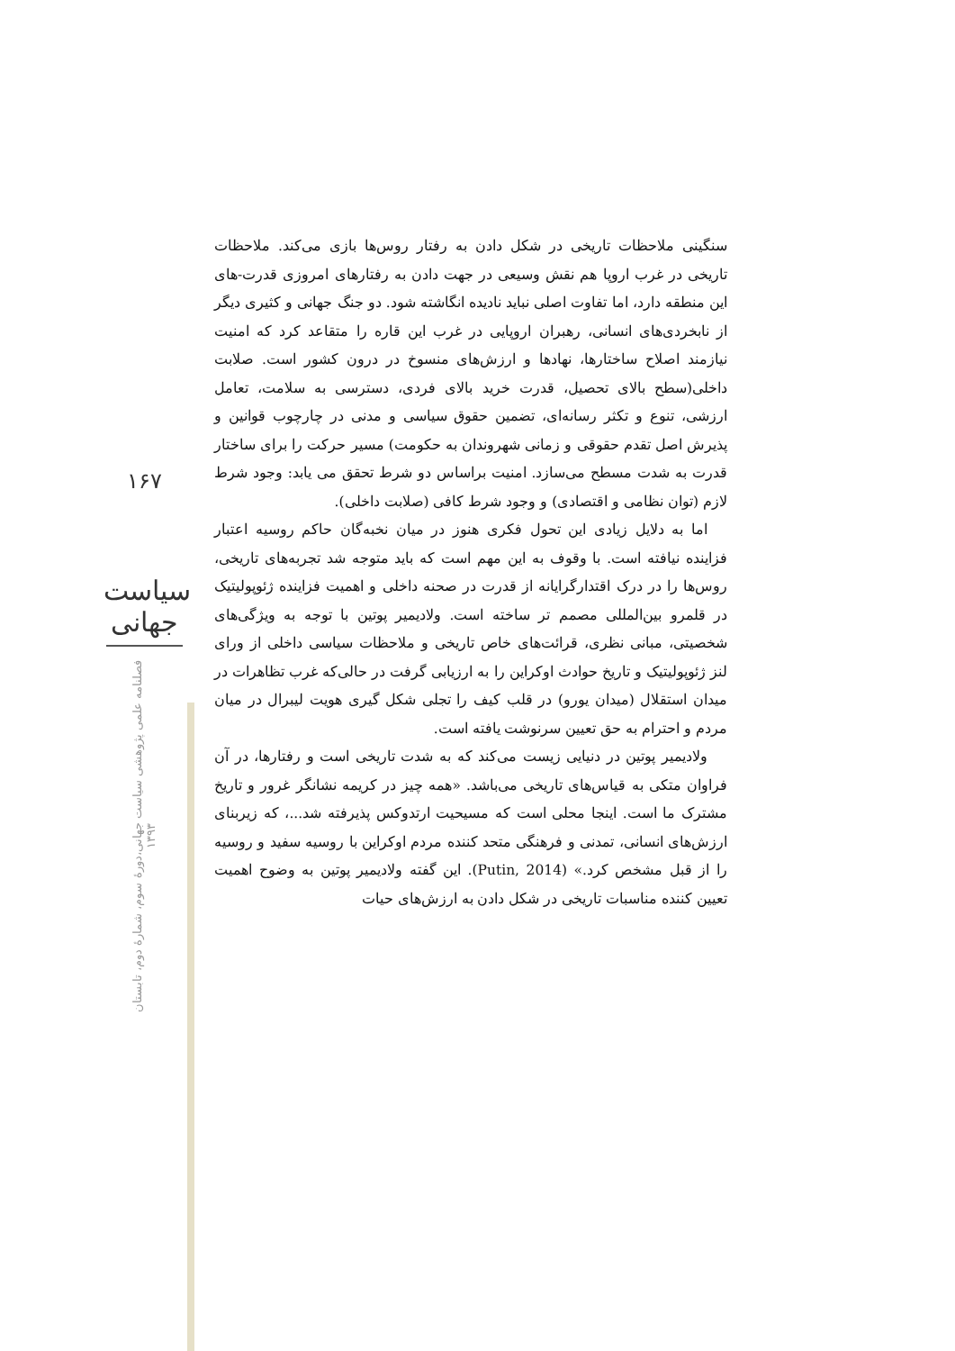سنگینی ملاحظات تاریخی در شکل دادن به رفتار روس‌ها بازی می‌کند. ملاحظات تاریخی در غرب اروپا هم نقش وسیعی در جهت دادن به رفتارهای امروزی قدرت-های این منطقه دارد، اما تفاوت اصلی نباید نادیده انگاشته شود. دو جنگ جهانی و کثیری دیگر از نابخردی‌های انسانی، رهبران اروپایی در غرب این قاره را متقاعد کرد که امنیت نیازمند اصلاح ساختارها، نهادها و ارزش‌های منسوخ در درون کشور است. صلابت داخلی(سطح بالای تحصیل، قدرت خرید بالای فردی، دسترسی به سلامت، تعامل ارزشی، تنوع و تکثر رسانه‌ای، تضمین حقوق سیاسی و مدنی در چارچوب قوانین و پذیرش اصل تقدم حقوقی و زمانی شهروندان به حکومت) مسیر حرکت را برای ساختار قدرت به شدت مسطح می‌سازد. امنیت براساس دو شرط تحقق می یابد: وجود شرط لازم (توان نظامی و اقتصادی) و وجود شرط کافی (صلابت داخلی).
اما به دلایل زیادی این تحول فکری هنوز در میان نخبه‌گان حاکم روسیه اعتبار فزاینده نیافته است. با وقوف به این مهم است که باید متوجه شد تجربه‌های تاریخی، روس‌ها را در درک اقتدارگرایانه از قدرت در صحنه داخلی و اهمیت فزاینده ژئوپولیتیک در قلمرو بین‌المللی مصمم تر ساخته است. ولادیمیر پوتین با توجه به ویژگی‌های شخصیتی، مبانی نظری، قرائت‌های خاص تاریخی و ملاحظات سیاسی داخلی از ورای لنز ژئوپولیتیک و تاریخ حوادث اوکراین را به ارزیابی گرفت در حالی‌که غرب تظاهرات در میدان استقلال (میدان یورو) در قلب کیف را تجلی شکل گیری هویت لیبرال در میان مردم و احترام به حق تعیین سرنوشت یافته است.
ولادیمیر پوتین در دنیایی زیست می‌کند که به شدت تاریخی است و رفتارها، در آن فراوان متکی به قیاس‌های تاریخی می‌باشد. «همه چیز در کریمه نشانگر غرور و تاریخ مشترک ما است. اینجا محلی است که مسیحیت ارتدوکس پذیرفته شد...، که زیربنای ارزش‌های انسانی، تمدنی و فرهنگی متحد کننده مردم اوکراین با روسیه سفید و روسیه را از قبل مشخص کرد.» (Putin, 2014). این گفته ولادیمیر پوتین به وضوح اهمیت تعیین کننده مناسبات تاریخی در شکل دادن به ارزش‌های حیات
۱۶۷
سیاست جهانی
فصلنامه علمی پژوهشی سیاست جهانی،دورهٔ سوم، شمارهٔ دوم، تابستان ۱۳۹۳